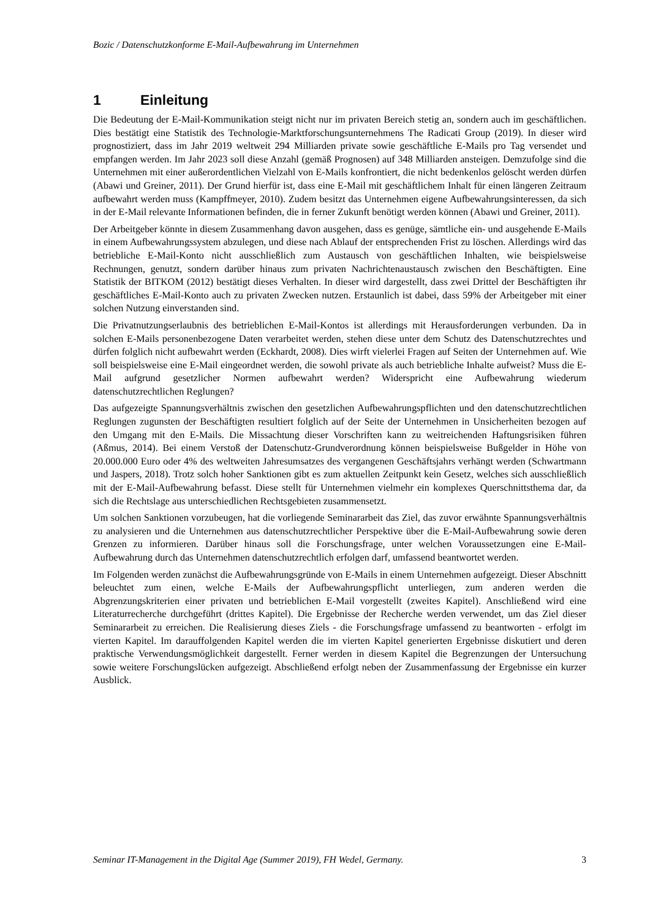Bozic / Datenschutzkonforme E-Mail-Aufbewahrung im Unternehmen
1 Einleitung
Die Bedeutung der E-Mail-Kommunikation steigt nicht nur im privaten Bereich stetig an, sondern auch im geschäftlichen. Dies bestätigt eine Statistik des Technologie-Marktforschungsunternehmens The Radicati Group (2019). In dieser wird prognostiziert, dass im Jahr 2019 weltweit 294 Milliarden private sowie geschäftliche E-Mails pro Tag versendet und empfangen werden. Im Jahr 2023 soll diese Anzahl (gemäß Prognosen) auf 348 Milliarden ansteigen. Demzufolge sind die Unternehmen mit einer außerordentlichen Vielzahl von E-Mails konfrontiert, die nicht bedenkenlos gelöscht werden dürfen (Abawi und Greiner, 2011). Der Grund hierfür ist, dass eine E-Mail mit geschäftlichem Inhalt für einen längeren Zeitraum aufbewahrt werden muss (Kampffmeyer, 2010). Zudem besitzt das Unternehmen eigene Aufbewahrungsinteressen, da sich in der E-Mail relevante Informationen befinden, die in ferner Zukunft benötigt werden können (Abawi und Greiner, 2011).
Der Arbeitgeber könnte in diesem Zusammenhang davon ausgehen, dass es genüge, sämtliche ein- und ausgehende E-Mails in einem Aufbewahrungssystem abzulegen, und diese nach Ablauf der entsprechenden Frist zu löschen. Allerdings wird das betriebliche E-Mail-Konto nicht ausschließlich zum Austausch von geschäftlichen Inhalten, wie beispielsweise Rechnungen, genutzt, sondern darüber hinaus zum privaten Nachrichtenaustausch zwischen den Beschäftigten. Eine Statistik der BITKOM (2012) bestätigt dieses Verhalten. In dieser wird dargestellt, dass zwei Drittel der Beschäftigten ihr geschäftliches E-Mail-Konto auch zu privaten Zwecken nutzen. Erstaunlich ist dabei, dass 59% der Arbeitgeber mit einer solchen Nutzung einverstanden sind.
Die Privatnutzungserlaubnis des betrieblichen E-Mail-Kontos ist allerdings mit Herausforderungen verbunden. Da in solchen E-Mails personenbezogene Daten verarbeitet werden, stehen diese unter dem Schutz des Datenschutzrechtes und dürfen folglich nicht aufbewahrt werden (Eckhardt, 2008). Dies wirft vielerlei Fragen auf Seiten der Unternehmen auf. Wie soll beispielsweise eine E-Mail eingeordnet werden, die sowohl private als auch betriebliche Inhalte aufweist? Muss die E-Mail aufgrund gesetzlicher Normen aufbewahrt werden? Widerspricht eine Aufbewahrung wiederum datenschutzrechtlichen Reglungen?
Das aufgezeigte Spannungsverhältnis zwischen den gesetzlichen Aufbewahrungspflichten und den datenschutzrechtlichen Reglungen zugunsten der Beschäftigten resultiert folglich auf der Seite der Unternehmen in Unsicherheiten bezogen auf den Umgang mit den E-Mails. Die Missachtung dieser Vorschriften kann zu weitreichenden Haftungsrisiken führen (Aßmus, 2014). Bei einem Verstoß der Datenschutz-Grundverordnung können beispielsweise Bußgelder in Höhe von 20.000.000 Euro oder 4% des weltweiten Jahresumsatzes des vergangenen Geschäftsjahrs verhängt werden (Schwartmann und Jaspers, 2018). Trotz solch hoher Sanktionen gibt es zum aktuellen Zeitpunkt kein Gesetz, welches sich ausschließlich mit der E-Mail-Aufbewahrung befasst. Diese stellt für Unternehmen vielmehr ein komplexes Querschnittsthema dar, da sich die Rechtslage aus unterschiedlichen Rechtsgebieten zusammensetzt.
Um solchen Sanktionen vorzubeugen, hat die vorliegende Seminararbeit das Ziel, das zuvor erwähnte Spannungsverhältnis zu analysieren und die Unternehmen aus datenschutzrechtlicher Perspektive über die E-Mail-Aufbewahrung sowie deren Grenzen zu informieren. Darüber hinaus soll die Forschungsfrage, unter welchen Voraussetzungen eine E-Mail-Aufbewahrung durch das Unternehmen datenschutzrechtlich erfolgen darf, umfassend beantwortet werden.
Im Folgenden werden zunächst die Aufbewahrungsgründe von E-Mails in einem Unternehmen aufgezeigt. Dieser Abschnitt beleuchtet zum einen, welche E-Mails der Aufbewahrungspflicht unterliegen, zum anderen werden die Abgrenzungskriterien einer privaten und betrieblichen E-Mail vorgestellt (zweites Kapitel). Anschließend wird eine Literaturrecherche durchgeführt (drittes Kapitel). Die Ergebnisse der Recherche werden verwendet, um das Ziel dieser Seminararbeit zu erreichen. Die Realisierung dieses Ziels - die Forschungsfrage umfassend zu beantworten - erfolgt im vierten Kapitel. Im darauffolgenden Kapitel werden die im vierten Kapitel generierten Ergebnisse diskutiert und deren praktische Verwendungsmöglichkeit dargestellt. Ferner werden in diesem Kapitel die Begrenzungen der Untersuchung sowie weitere Forschungslücken aufgezeigt. Abschließend erfolgt neben der Zusammenfassung der Ergebnisse ein kurzer Ausblick.
Seminar IT-Management in the Digital Age (Summer 2019), FH Wedel, Germany. 3